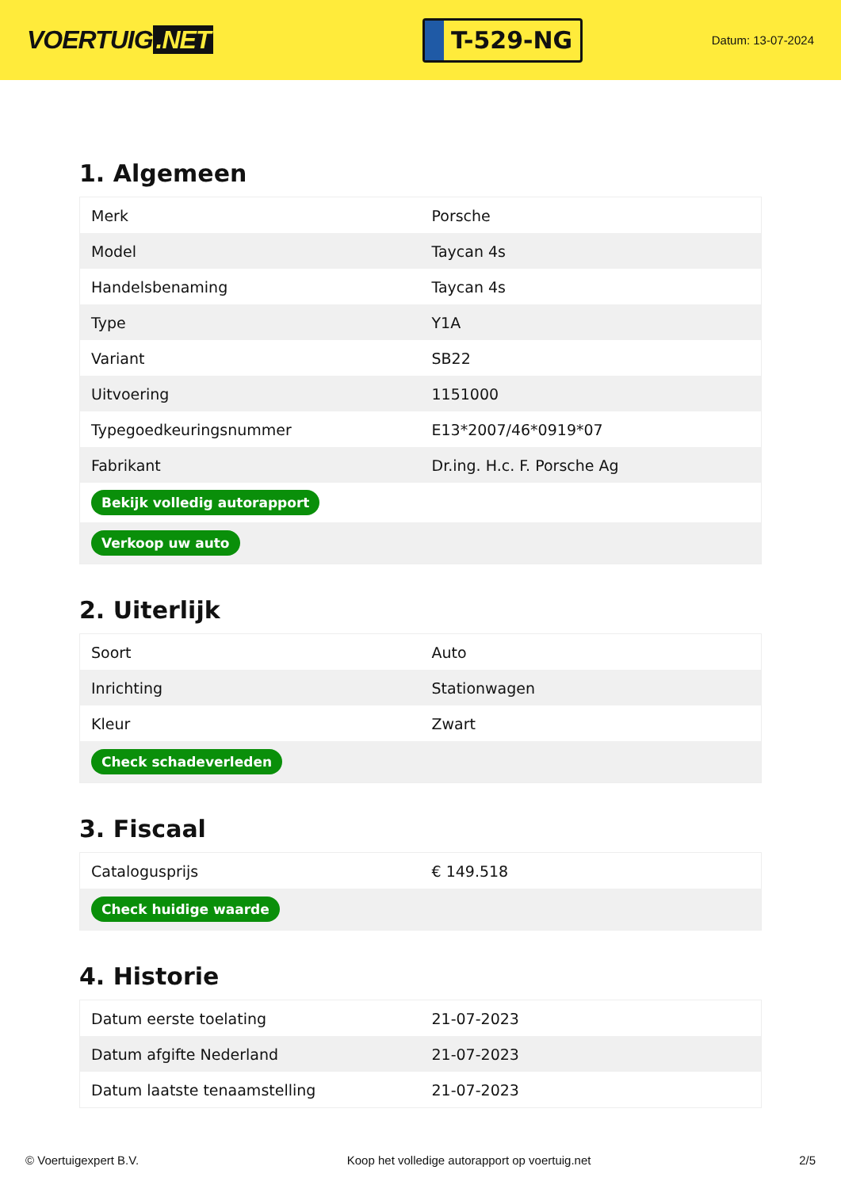VOERTUIG.NET
T-529-NG
Datum: 13-07-2024
1. Algemeen
| Merk | Porsche |
| Model | Taycan 4s |
| Handelsbenaming | Taycan 4s |
| Type | Y1A |
| Variant | SB22 |
| Uitvoering | 1151000 |
| Typegoedkeuringsnummer | E13*2007/46*0919*07 |
| Fabrikant | Dr.ing. H.c. F. Porsche Ag |
| Bekijk volledig autorapport | |
| Verkoop uw auto | |
2. Uiterlijk
| Soort | Auto |
| Inrichting | Stationwagen |
| Kleur | Zwart |
| Check schadeverleden | |
3. Fiscaal
| Catalogusprijs | € 149.518 |
| Check huidige waarde | |
4. Historie
| Datum eerste toelating | 21-07-2023 |
| Datum afgifte Nederland | 21-07-2023 |
| Datum laatste tenaamstelling | 21-07-2023 |
© Voertuigexpert B.V. Koop het volledige autorapport op voertuig.net 2/5